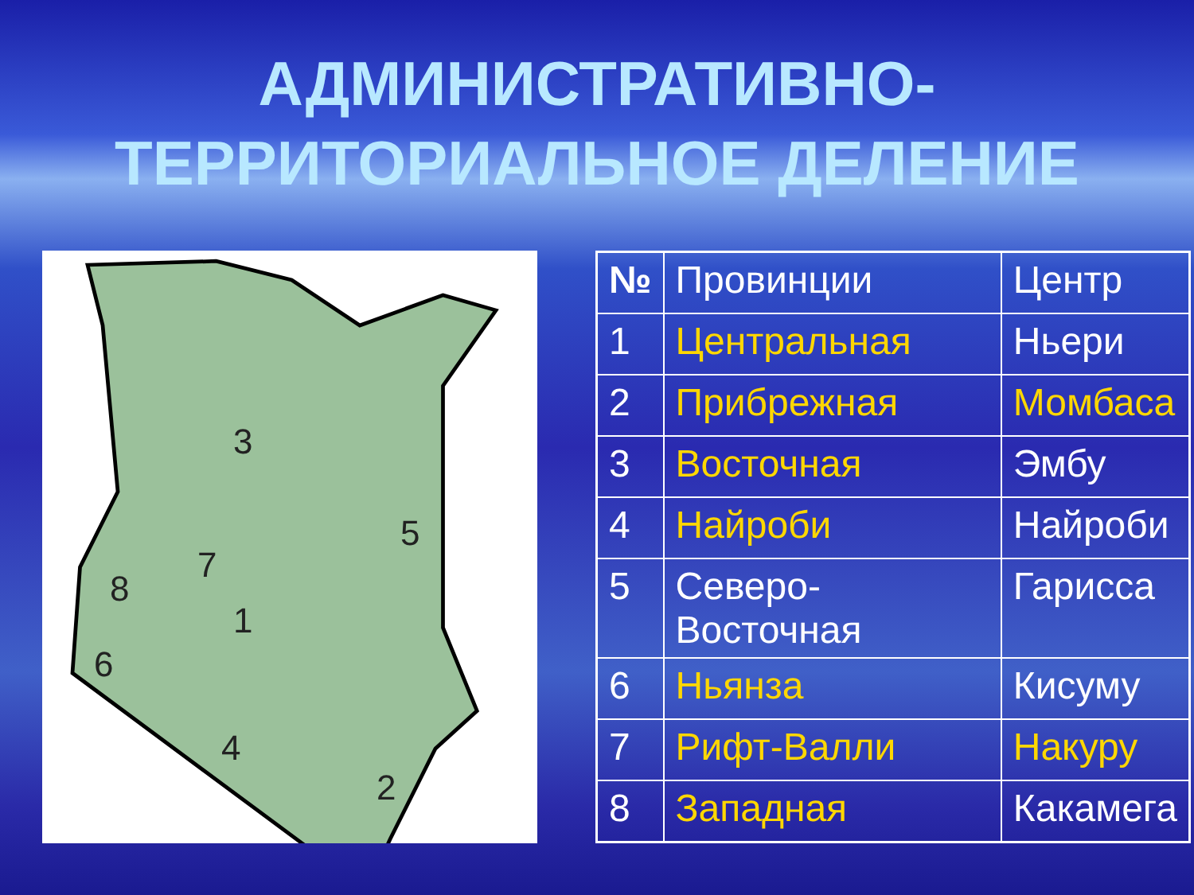АДМИНИСТРАТИВНО-
ТЕРРИТОРИАЛЬНОЕ ДЕЛЕНИЕ
1
2
3
4
5
6
7
8
| № | Провинции | Центр |
| --- | --- | --- |
| 1 | Центральная | Ньери |
| 2 | Прибрежная | Момбаса |
| 3 | Восточная | Эмбу |
| 4 | Найроби | Найроби |
| 5 | Северо-Восточная | Гарисса |
| 6 | Ньянза | Кисуму |
| 7 | Рифт-Валли | Накуру |
| 8 | Западная | Какамега |